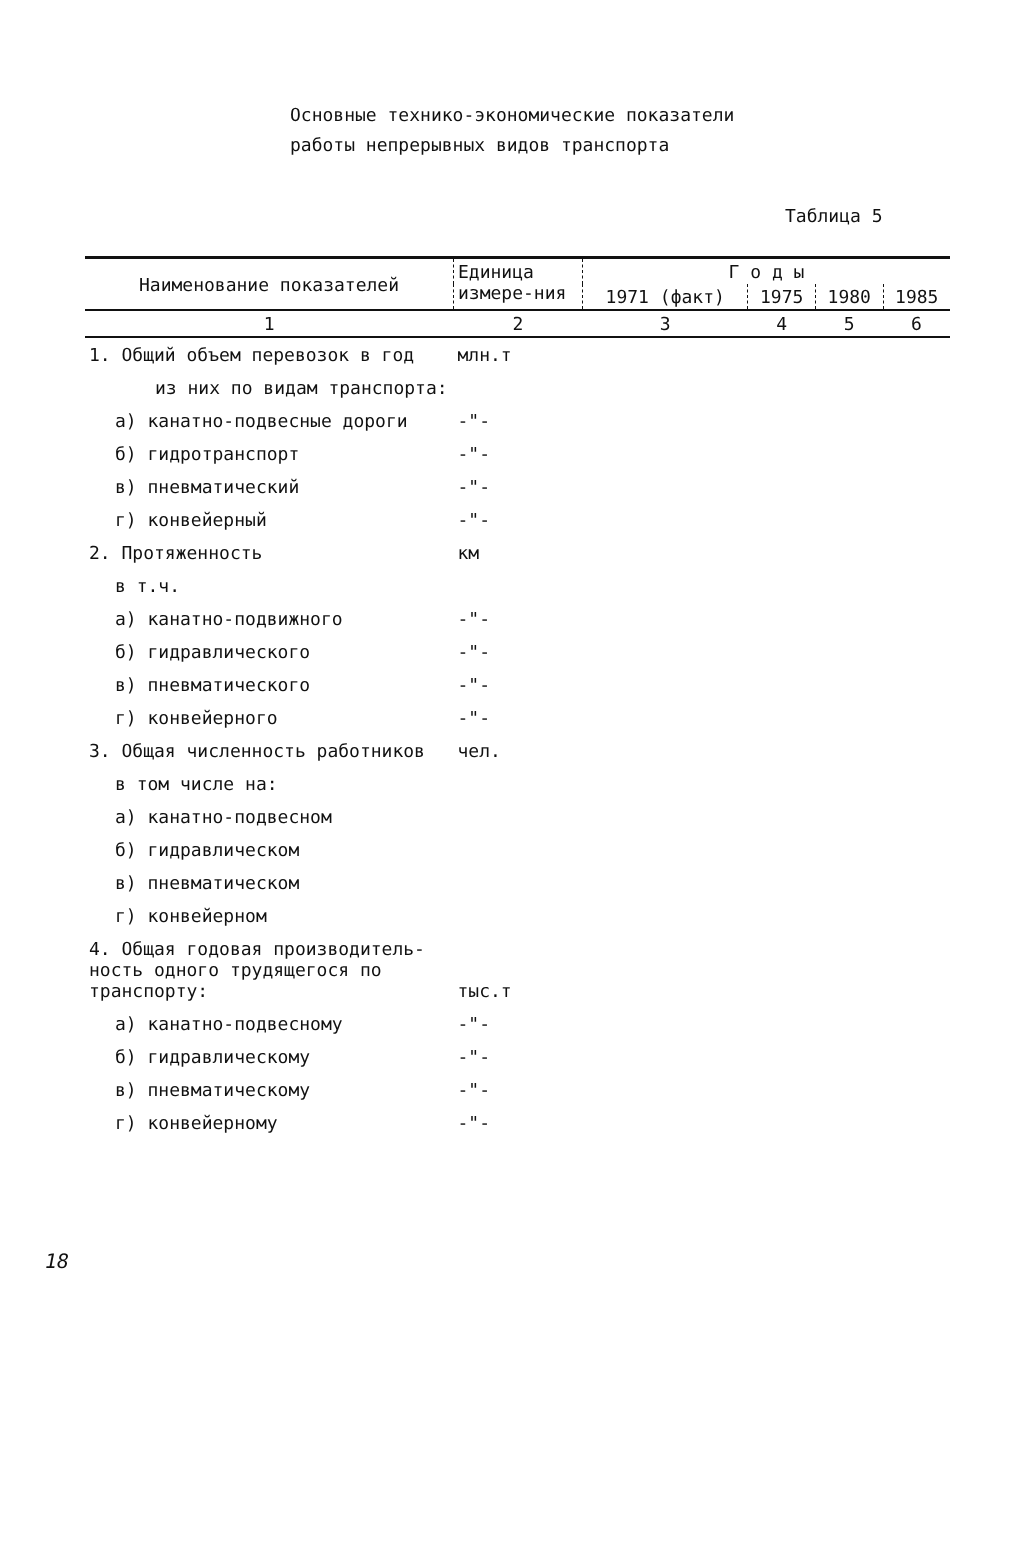Основные технико-экономические показатели
работы непрерывных видов транспорта
Таблица 5
| Наименование показателей | Единица измере-ния | Г о д ы | | | |
| --- | --- | --- | --- | --- | --- |
| | | 1971 (факт) | 1975 | 1980 | 1985 |
| 1 | 2 | 3 | 4 | 5 | 6 |
| 1. Общий объем перевозок в год | млн.т | | | | |
| из них по видам транспорта: | | | | | |
| а) канатно-подвесные дороги | -"- | | | | |
| б) гидротранспорт | -"- | | | | |
| в) пневматический | -"- | | | | |
| г) конвейерный | -"- | | | | |
| 2. Протяженность | км | | | | |
| в т.ч. | | | | | |
| а) канатно-подвижного | -"- | | | | |
| б) гидравлического | -"- | | | | |
| в) пневматического | -"- | | | | |
| г) конвейерного | -"- | | | | |
| 3. Общая численность работников | чел. | | | | |
| в том числе на: | | | | | |
| а) канатно-подвесном | | | | | |
| б) гидравлическом | | | | | |
| в) пневматическом | | | | | |
| г) конвейерном | | | | | |
| 4. Общая годовая производитель-ность одного трудящегося по транспорту: | тыс.т | | | | |
| а) канатно-подвесному | -"- | | | | |
| б) гидравлическому | -"- | | | | |
| в) пневматическому | -"- | | | | |
| г) конвейерному | -"- | | | | |
18